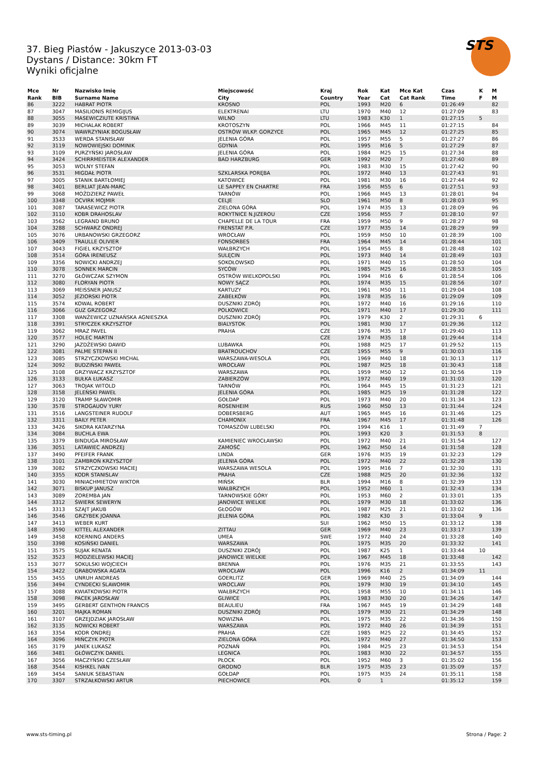37. Bieg Piastów - Jakuszyce 2013-03-03
Dystans / Distance: 30km FT
Wyniki oficjalne
STS
| Mce Rank | Nr BIB | Nazwisko Imię Surname Name | Miejscowość City | Kraj Country | Rok Year | Kat Cat | Mce Kat Cat Rank | Czas Time | K F | M M |
| --- | --- | --- | --- | --- | --- | --- | --- | --- | --- | --- |
| 86 | 3222 | HABRAT PIOTR | KROSNO | POL | 1993 | M20 | 6 | 01:26:49 | | 82 |
| 87 | 3047 | MASILIONIS REMIGIJUS | ELEKTRENAI | LTU | 1970 | M40 | 12 | 01:27:09 | | 83 |
| 88 | 3055 | MASEWICZIUTE KRISTINA | WILNO | LTU | 1983 | K30 | 1 | 01:27:15 | 5 | |
| 89 | 3039 | MICHALAK ROBERT | KROTOSZYN | POL | 1966 | M45 | 11 | 01:27:15 | | 84 |
| 90 | 3074 | WAWRZYNIAK BOGUSŁAW | OSTRÓW WLKP. GORZYCE | POL | 1965 | M45 | 12 | 01:27:25 | | 85 |
| 91 | 3533 | WERDA STANISŁAW | JELENIA GÓRA | POL | 1957 | M55 | 5 | 01:27:27 | | 86 |
| 92 | 3119 | NOWOWIEJSKI DOMINIK | GDYNIA | POL | 1995 | M16 | 5 | 01:27:29 | | 87 |
| 93 | 3109 | PURZYŃSKI JAROSŁAW | JELENIA GÓRA | POL | 1984 | M25 | 15 | 01:27:34 | | 88 |
| 94 | 3424 | SCHIRRMEISTER ALEXANDER | BAD HARZBURG | GER | 1992 | M20 | 7 | 01:27:40 | | 89 |
| 95 | 3053 | WOLNY STEFAN | | POL | 1983 | M30 | 15 | 01:27:42 | | 90 |
| 96 | 3531 | MIGDAŁ PIOTR | SZKLARSKA PORĘBA | POL | 1972 | M40 | 13 | 01:27:43 | | 91 |
| 97 | 3005 | STANIK BARTŁOMIEJ | KATOWICE | POL | 1981 | M30 | 16 | 01:27:44 | | 92 |
| 98 | 3401 | BERLIAT JEAN-MARC | LE SAPPEY EN CHARTRE | FRA | 1956 | M55 | 6 | 01:27:51 | | 93 |
| 99 | 3068 | MOŻDZIERZ PAWEŁ | TARNÓW | POL | 1966 | M45 | 13 | 01:28:01 | | 94 |
| 100 | 3348 | OCVIRK MOJMIR | CELJE | SLO | 1961 | M50 | 8 | 01:28:03 | | 95 |
| 101 | 3087 | TARASEWICZ PIOTR | ZIELONA GÓRA | POL | 1974 | M35 | 13 | 01:28:09 | | 96 |
| 102 | 3110 | KOBR DRAHOSLAV | ROKYTNICE N.JIZEROU | CZE | 1956 | M55 | 7 | 01:28:10 | | 97 |
| 103 | 3562 | LEGRAND BRUNO | CHAPELLE DE LA TOUR | FRA | 1959 | M50 | 9 | 01:28:27 | | 98 |
| 104 | 3288 | SCHWARZ ONDREJ | FRENSTAT P.R. | CZE | 1977 | M35 | 14 | 01:28:29 | | 99 |
| 105 | 3076 | URBANOWSKI GRZEGORZ | WROCŁAW | POL | 1959 | M50 | 10 | 01:28:39 | | 100 |
| 106 | 3409 | TRAULLE OLIVIER | FONSORBES | FRA | 1964 | M45 | 14 | 01:28:44 | | 101 |
| 107 | 3043 | FIGIEL KRZYSZTOF | WAŁBRZYCH | POL | 1954 | M55 | 8 | 01:28:48 | | 102 |
| 108 | 3514 | GÓRA IRENEUSZ | SULĘCIN | POL | 1973 | M40 | 14 | 01:28:49 | | 103 |
| 109 | 3356 | NOWICKI ANDRZEJ | SOKOŁOWSKO | POL | 1971 | M40 | 15 | 01:28:50 | | 104 |
| 110 | 3078 | SONNEK MARCIN | SYCÓW | POL | 1985 | M25 | 16 | 01:28:53 | | 105 |
| 111 | 3270 | GŁÓWCZAK SZYMON | OSTRÓW WIELKOPOLSKI | POL | 1994 | M16 | 6 | 01:28:54 | | 106 |
| 112 | 3080 | FLORYAN PIOTR | NOWY SĄCZ | POL | 1974 | M35 | 15 | 01:28:56 | | 107 |
| 113 | 3069 | MEISSNER JANUSZ | KARTUZY | POL | 1961 | M50 | 11 | 01:29:04 | | 108 |
| 114 | 3052 | JEZIORSKI PIOTR | ZABEŁKÓW | POL | 1978 | M35 | 16 | 01:29:09 | | 109 |
| 115 | 3574 | KOWAL ROBERT | DUSZNIKI ZDRÓJ | POL | 1972 | M40 | 16 | 01:29:16 | | 110 |
| 116 | 3066 | GUZ GRZEGORZ | POLKOWICE | POL | 1971 | M40 | 17 | 01:29:30 | | 111 |
| 117 | 3308 | WANŻEWICZ UZNAŃSKA AGNIESZKA | DUSZNIKI ZDRÓJ | POL | 1979 | K30 | 2 | 01:29:31 | 6 | |
| 118 | 3391 | STRYCZEK KRZYSZTOF | BIALYSTOK | POL | 1981 | M30 | 17 | 01:29:36 | | 112 |
| 119 | 3062 | MRAZ PAVEL | PRAHA | CZE | 1976 | M35 | 17 | 01:29:40 | | 113 |
| 120 | 3577 | HOLEC MARTIN | | CZE | 1974 | M35 | 18 | 01:29:44 | | 114 |
| 121 | 3290 | JAZDŻEWSKI DAWID | LUBAWKA | POL | 1988 | M25 | 17 | 01:29:52 | | 115 |
| 122 | 3081 | PALME STEPAN II | BRATROUCHOV | CZE | 1955 | M55 | 9 | 01:30:03 | | 116 |
| 123 | 3085 | STRZYCZKOWSKI MICHAL | WARSZAWA-WESOLA | POL | 1969 | M40 | 18 | 01:30:13 | | 117 |
| 124 | 3092 | BUDZIŃSKI PAWEŁ | WROCŁAW | POL | 1987 | M25 | 18 | 01:30:43 | | 118 |
| 125 | 3108 | GRZYWACZ KRZYSZTOF | WARSZAWA | POL | 1959 | M50 | 12 | 01:30:56 | | 119 |
| 126 | 3133 | BUŁKA ŁUKASZ | ZABIERZÓW | POL | 1972 | M40 | 19 | 01:31:03 | | 120 |
| 127 | 3063 | TROJAK WITOLD | TARNÓW | POL | 1964 | M45 | 15 | 01:31:23 | | 121 |
| 128 | 3158 | JELEŃSKI PAWEŁ | JELENIA GÓRA | POL | 1985 | M25 | 19 | 01:31:28 | | 122 |
| 129 | 3120 | TRAMP SŁAWOMIR | GOŁDAP | POL | 1973 | M40 | 20 | 01:31:34 | | 123 |
| 130 | 3578 | STROGAUOV YURY | ROSENHEIM | RUS | 1960 | M50 | 13 | 01:31:44 | | 124 |
| 131 | 3516 | LANGSTEINER RUDOLF | DOBERSBERG | AUT | 1965 | M45 | 16 | 01:31:46 | | 125 |
| 132 | 3311 | BAILY PETER | CHAMONIX | FRA | 1967 | M45 | 17 | 01:31:48 | | 126 |
| 133 | 3426 | SIKORA KATARZYNA | TOMASZÓW LUBELSKI | POL | 1994 | K16 | 1 | 01:31:49 | 7 | |
| 134 | 3084 | BUCHLA EWA | | POL | 1993 | K20 | 3 | 01:31:53 | 8 | |
| 135 | 3379 | BINDUGA MIROSŁAW | KAMIENIEC WROCŁAWSKI | POL | 1972 | M40 | 21 | 01:31:54 | | 127 |
| 136 | 3051 | LATAWIEC ANDRZEJ | ZAMOŚĆ | POL | 1962 | M50 | 14 | 01:31:58 | | 128 |
| 137 | 3490 | PFEIFER FRANK | LINDA | GER | 1976 | M35 | 19 | 01:32:23 | | 129 |
| 138 | 3101 | ZAMBROŃ KRZYSZTOF | JELENIA GÓRA | POL | 1972 | M40 | 22 | 01:32:28 | | 130 |
| 139 | 3082 | STRZYCZKOWSKI MACIEJ | WARSZAWA WESOLA | POL | 1995 | M16 | 7 | 01:32:30 | | 131 |
| 140 | 3355 | KODR STANISLAV | PRAHA | CZE | 1988 | M25 | 20 | 01:32:36 | | 132 |
| 141 | 3030 | MINIACHMIETOW WIKTOR | MIŃSK | BLR | 1994 | M16 | 8 | 01:32:39 | | 133 |
| 142 | 3071 | BISKUP JANUSZ | WAŁBRZYCH | POL | 1952 | M60 | 1 | 01:32:43 | | 134 |
| 143 | 3089 | ZOREMBA JAN | TARNOWSKIE GÓRY | POL | 1953 | M60 | 2 | 01:33:01 | | 135 |
| 144 | 3312 | ŚWIERK SEWERYN | JANOWICE WIELKIE | POL | 1979 | M30 | 18 | 01:33:02 | | 136 |
| 145 | 3313 | SZAJT JAKUB | GŁOGÓW | POL | 1987 | M25 | 21 | 01:33:02 | | 136 |
| 146 | 3546 | GRZYBEK JOANNA | JELENIA GÓRA | POL | 1982 | K30 | 3 | 01:33:04 | 9 | |
| 147 | 3413 | WEBER KURT | | SUI | 1962 | M50 | 15 | 01:33:12 | | 138 |
| 148 | 3590 | KITTEL ALEXANDER | ZITTAU | GER | 1969 | M40 | 23 | 01:33:17 | | 139 |
| 149 | 3458 | KOERNING ANDERS | UMEA | SWE | 1972 | M40 | 24 | 01:33:28 | | 140 |
| 150 | 3398 | KOSIŃSKI DANIEL | WARSZAWA | POL | 1975 | M35 | 20 | 01:33:32 | | 141 |
| 151 | 3575 | SUJAK RENATA | DUSZNIKI ZDRÓJ | POL | 1987 | K25 | 1 | 01:33:44 | 10 | |
| 152 | 3523 | MODZIELEWSKI MACIEJ | JANOWICE WIELKIE | POL | 1967 | M45 | 18 | 01:33:48 | | 142 |
| 153 | 3077 | SOKULSKI WOJCIECH | BRENNA | POL | 1976 | M35 | 21 | 01:33:55 | | 143 |
| 154 | 3422 | GRABOWSKA AGATA | WROCŁAW | POL | 1996 | K16 | 2 | 01:34:09 | 11 | |
| 155 | 3455 | UNRUH ANDREAS | GOERLITZ | GER | 1969 | M40 | 25 | 01:34:09 | | 144 |
| 156 | 3494 | CYNDECKI SLAWOMIR | WROCLAW | POL | 1979 | M30 | 19 | 01:34:10 | | 145 |
| 157 | 3088 | KWIATKOWSKI PIOTR | WAŁBRZYCH | POL | 1958 | M55 | 10 | 01:34:11 | | 146 |
| 158 | 3098 | PACEK JAROSŁAW | GLIWICE | POL | 1983 | M30 | 20 | 01:34:26 | | 147 |
| 159 | 3495 | GERBERT GENTHON FRANCIS | BEAULIEU | FRA | 1967 | M45 | 19 | 01:34:29 | | 148 |
| 160 | 3201 | MAJKA ROMAN | DUSZNIKI ZDRÓJ | POL | 1979 | M30 | 21 | 01:34:29 | | 148 |
| 161 | 3107 | GRZEJDZIAK JAROSŁAW | NOWIZNA | POL | 1975 | M35 | 22 | 01:34:36 | | 150 |
| 162 | 3135 | NOWICKI ROBERT | WARSZAWA | POL | 1972 | M40 | 26 | 01:34:39 | | 151 |
| 163 | 3354 | KODR ONDREJ | PRAHA | CZE | 1985 | M25 | 22 | 01:34:45 | | 152 |
| 164 | 3096 | MIŃCZYK PIOTR | ZIELONA GÓRA | POL | 1972 | M40 | 27 | 01:34:50 | | 153 |
| 165 | 3179 | JANEK ŁUKASZ | POZNAŃ | POL | 1984 | M25 | 23 | 01:34:53 | | 154 |
| 166 | 3481 | GŁÓWCZYK DANIEL | LEGNICA | POL | 1983 | M30 | 22 | 01:34:57 | | 155 |
| 167 | 3056 | MACZYŃSKI CZESŁAW | PŁOCK | POL | 1952 | M60 | 3 | 01:35:02 | | 156 |
| 168 | 3544 | KISHKEL IVAN | GRODNO | BLR | 1975 | M35 | 23 | 01:35:09 | | 157 |
| 169 | 3454 | SANIUK SEBASTIAN | GOŁDAP | POL | 1975 | M35 | 24 | 01:35:11 | | 158 |
| 170 | 3307 | STRZAŁKOWSKI ARTUR | PIECHOWICE | POL | 0 | 1 | | 01:35:12 | | 159 |
www.sts-timing.pl Strona / Page: 2